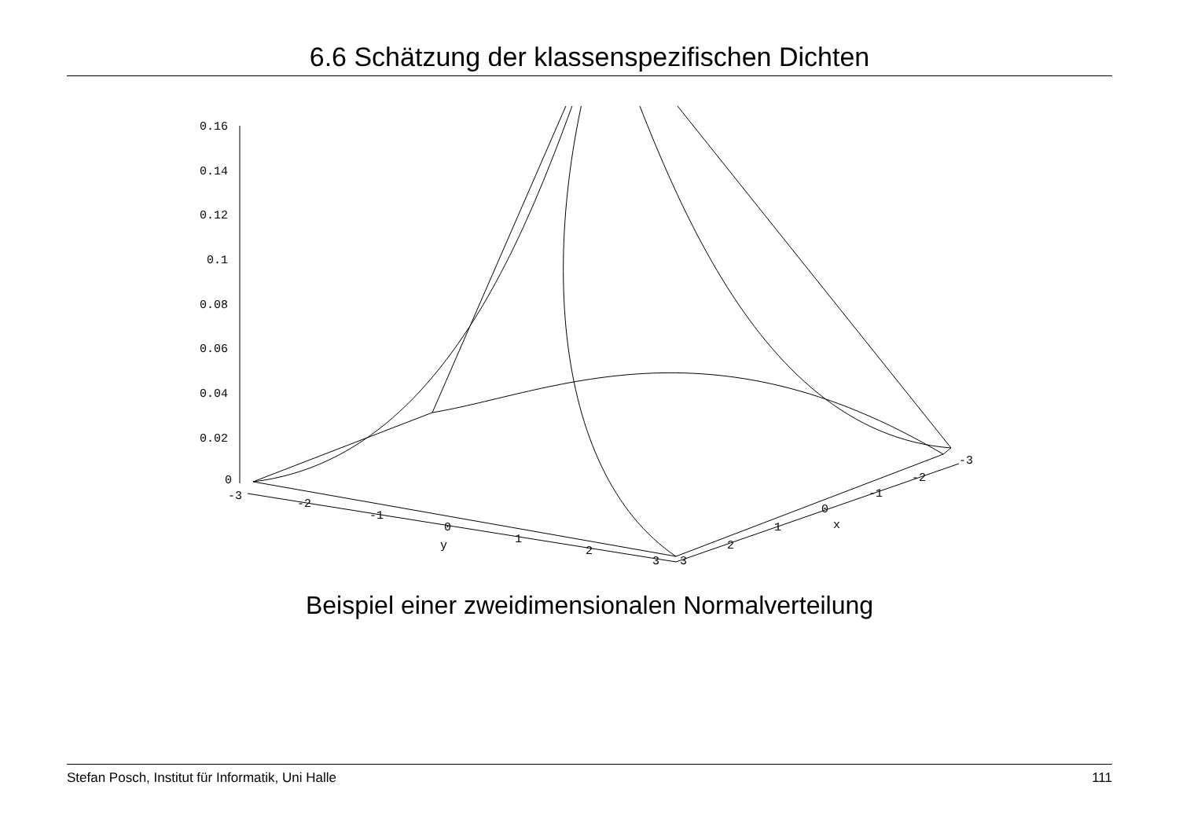6.6 Schätzung der klassenspezifischen Dichten
0.16
0.14
0.12
0.1
0.08
0.06
0.04
0.02
0
-3
-2
-1
0
1
2
3
y
3
2
1
0
x
-1
-2
-3
Beispiel einer zweidimensionalen Normalverteilung
Stefan Posch, Institut für Informatik, Uni Halle 111